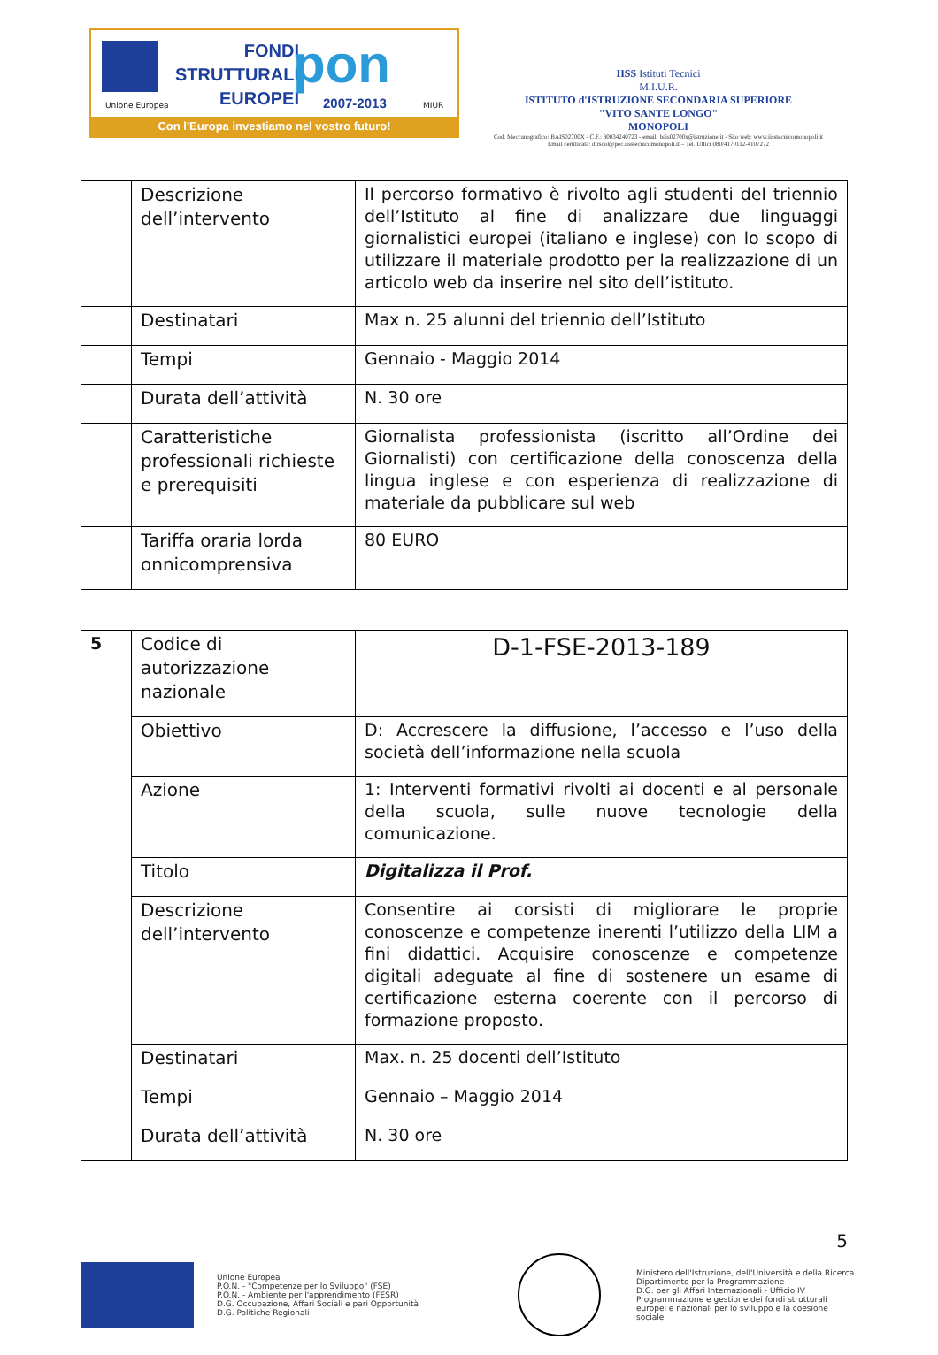Unione Europea
FONDI
STRUTTURALI
EUROPEI
pon
2007-2013 MIUR
Con l'Europa investiamo nel vostro futuro!
IISS Istituti Tecnici
M.I.U.R.
ISTITUTO d'ISTRUZIONE SECONDARIA SUPERIORE
"VITO SANTE LONGO"
MONOPOLI
Cod. Meccanografico: BAIS02700X - C.F.: 80034240723 - email: bais02700x@istruzione.it - Sito web: www.iisstecnicomonopoli.it
Email certificata: dirscol@pec.iisstecnicomonopoli.it – Tel. Uffici 080/4170112-4107272
| | Descrizione dell’intervento | Il percorso formativo è rivolto agli studenti del triennio dell’Istituto al fine di analizzare due linguaggi giornalistici europei (italiano e inglese) con lo scopo di utilizzare il materiale prodotto per la realizzazione di un articolo web da inserire nel sito dell’istituto. |
| | Destinatari | Max n. 25 alunni del triennio dell’Istituto |
| | Tempi | Gennaio - Maggio 2014 |
| | Durata dell’attività | N. 30 ore |
| | Caratteristiche professionali richieste e prerequisiti | Giornalista professionista (iscritto all’Ordine dei Giornalisti) con certificazione della conoscenza della lingua inglese e con esperienza di realizzazione di materiale da pubblicare sul web |
| | Tariffa oraria lorda onnicomprensiva | 80 EURO |
| 5 | Codice di autorizzazione nazionale | D-1-FSE-2013-189 |
| | Obiettivo | D: Accrescere la diffusione, l’accesso e l’uso della società dell’informazione nella scuola |
| | Azione | 1: Interventi formativi rivolti ai docenti e al personale della scuola, sulle nuove tecnologie della comunicazione. |
| | Titolo | Digitalizza il Prof. |
| | Descrizione dell’intervento | Consentire ai corsisti di migliorare le proprie conoscenze e competenze inerenti l’utilizzo della LIM a fini didattici. Acquisire conoscenze e competenze digitali adeguate al fine di sostenere un esame di certificazione esterna coerente con il percorso di formazione proposto. |
| | Destinatari | Max. n. 25 docenti dell’Istituto |
| | Tempi | Gennaio – Maggio 2014 |
| | Durata dell’attività | N. 30 ore |
5
Unione Europea
P.O.N. - "Competenze per lo Sviluppo" (FSE)
P.O.N. - Ambiente per l'apprendimento (FESR)
D.G. Occupazione, Affari Sociali e pari Opportunità
D.G. Politiche Regionali
Ministero dell'Istruzione, dell'Università e della Ricerca
Dipartimento per la Programmazione
D.G. per gli Affari Internazionali - Ufficio IV
Programmazione e gestione dei fondi strutturali europei e nazionali per lo sviluppo e la coesione sociale